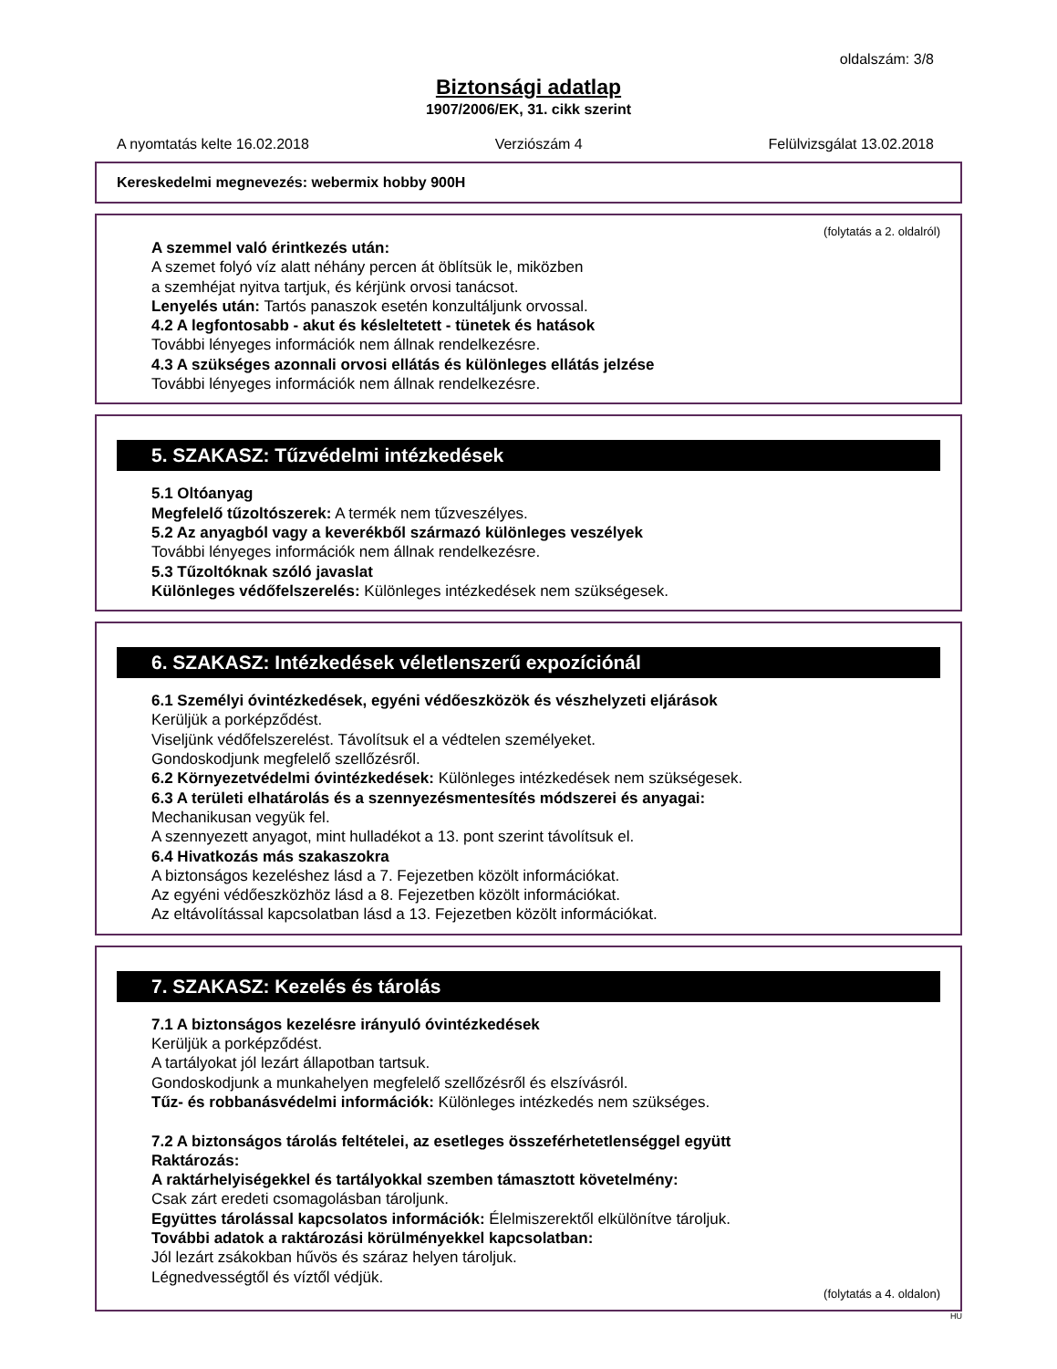oldalszám: 3/8
Biztonsági adatlap
1907/2006/EK, 31. cikk szerint
A nyomtatás kelte 16.02.2018 Verziószám 4 Felülvizsgálat 13.02.2018
Kereskedelmi megnevezés: webermix hobby 900H
(folytatás a 2. oldalról)
A szemmel való érintkezés után:
A szemet folyó víz alatt néhány percen át öblítsük le, miközben
a szemhéjat nyitva tartjuk, és kérjünk orvosi tanácsot.
Lenyelés után: Tartós panaszok esetén konzultáljunk orvossal.
4.2 A legfontosabb - akut és késleltetett - tünetek és hatások
További lényeges információk nem állnak rendelkezésre.
4.3 A szükséges azonnali orvosi ellátás és különleges ellátás jelzése
További lényeges információk nem állnak rendelkezésre.
5. SZAKASZ: Tűzvédelmi intézkedések
5.1 Oltóanyag
Megfelelő tűzoltószerek: A termék nem tűzveszélyes.
5.2 Az anyagból vagy a keverékből származó különleges veszélyek
További lényeges információk nem állnak rendelkezésre.
5.3 Tűzoltóknak szóló javaslat
Különleges védőfelszerelés: Különleges intézkedések nem szükségesek.
6. SZAKASZ: Intézkedések véletlenszerű expozíciónál
6.1 Személyi óvintézkedések, egyéni védőeszközök és vészhelyzeti eljárások
Kerüljük a porképződést.
Viseljünk védőfelszerelést. Távolítsuk el a védtelen személyeket.
Gondoskodjunk megfelelő szellőzésről.
6.2 Környezetvédelmi óvintézkedések: Különleges intézkedések nem szükségesek.
6.3 A területi elhatárolás és a szennyezésmentesítés módszerei és anyagai:
Mechanikusan vegyük fel.
A szennyezett anyagot, mint hulladékot a 13. pont szerint távolítsuk el.
6.4 Hivatkozás más szakaszokra
A biztonságos kezeléshez lásd a 7. Fejezetben közölt információkat.
Az egyéni védőeszközhöz lásd a 8. Fejezetben közölt információkat.
Az eltávolítással kapcsolatban lásd a 13. Fejezetben közölt információkat.
7. SZAKASZ: Kezelés és tárolás
7.1 A biztonságos kezelésre irányuló óvintézkedések
Kerüljük a porképződést.
A tartályokat jól lezárt állapotban tartsuk.
Gondoskodjunk a munkahelyen megfelelő szellőzésről és elszívásról.
Tűz- és robbanásvédelmi információk: Különleges intézkedés nem szükséges.
7.2 A biztonságos tárolás feltételei, az esetleges összeférhetetlenséggel együtt
Raktározás:
A raktárhelyiségekkel és tartályokkal szemben támasztott követelmény:
Csak zárt eredeti csomagolásban tároljunk.
Együttes tárolással kapcsolatos információk: Élelmiszerektől elkülönítve tároljuk.
További adatok a raktározási körülményekkel kapcsolatban:
Jól lezárt zsákokban hűvös és száraz helyen tároljuk.
Légnedvességtől és víztől védjük.
(folytatás a 4. oldalon)
HU